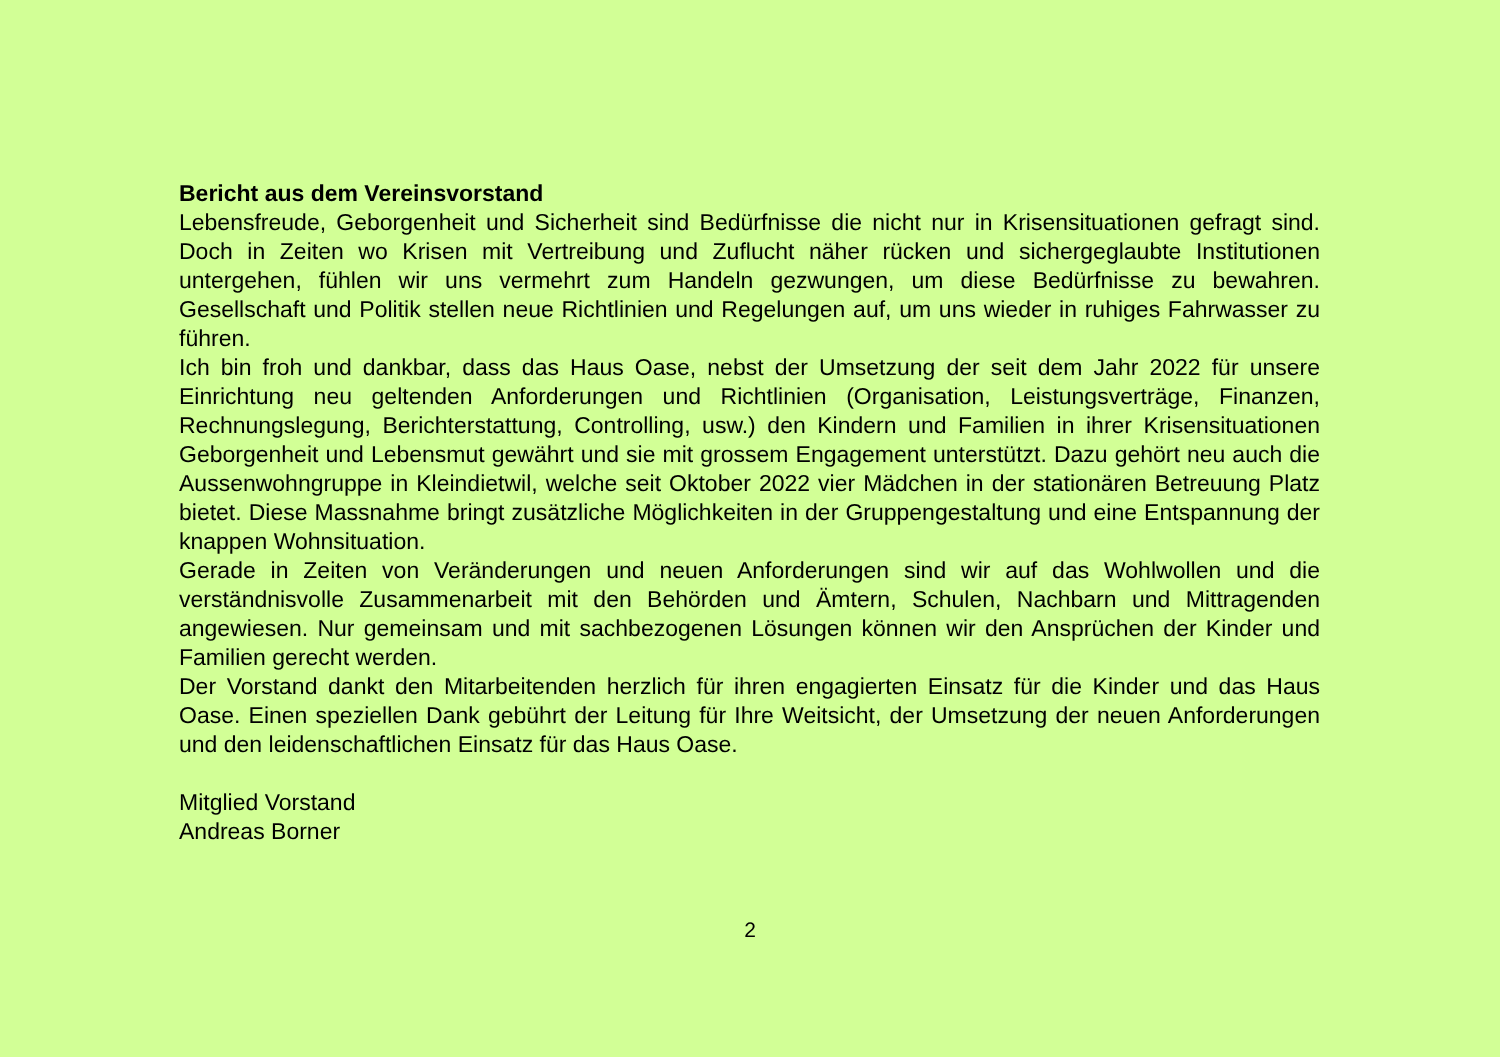Bericht aus dem Vereinsvorstand
Lebensfreude, Geborgenheit und Sicherheit sind Bedürfnisse die nicht nur in Krisensituationen gefragt sind. Doch in Zeiten wo Krisen mit Vertreibung und Zuflucht näher rücken und sichergeglaubte Institutionen untergehen, fühlen wir uns vermehrt zum Handeln gezwungen, um diese Bedürfnisse zu bewahren. Gesellschaft und Politik stellen neue Richtlinien und Regelungen auf, um uns wieder in ruhiges Fahrwasser zu führen.
Ich bin froh und dankbar, dass das Haus Oase, nebst der Umsetzung der seit dem Jahr 2022 für unsere Einrichtung neu geltenden Anforderungen und Richtlinien (Organisation, Leistungsverträge, Finanzen, Rechnungslegung, Berichterstattung, Controlling, usw.) den Kindern und Familien in ihrer Krisensituationen Geborgenheit und Lebensmut gewährt und sie mit grossem Engagement unterstützt. Dazu gehört neu auch die Aussenwohngruppe in Kleindietwil, welche seit Oktober 2022 vier Mädchen in der stationären Betreuung Platz bietet. Diese Massnahme bringt zusätzliche Möglichkeiten in der Gruppengestaltung und eine Entspannung der knappen Wohnsituation.
Gerade in Zeiten von Veränderungen und neuen Anforderungen sind wir auf das Wohlwollen und die verständnisvolle Zusammenarbeit mit den Behörden und Ämtern, Schulen, Nachbarn und Mittragenden angewiesen. Nur gemeinsam und mit sachbezogenen Lösungen können wir den Ansprüchen der Kinder und Familien gerecht werden.
Der Vorstand dankt den Mitarbeitenden herzlich für ihren engagierten Einsatz für die Kinder und das Haus Oase. Einen speziellen Dank gebührt der Leitung für Ihre Weitsicht, der Umsetzung der neuen Anforderungen und den leidenschaftlichen Einsatz für das Haus Oase.
Mitglied Vorstand
Andreas Borner
2